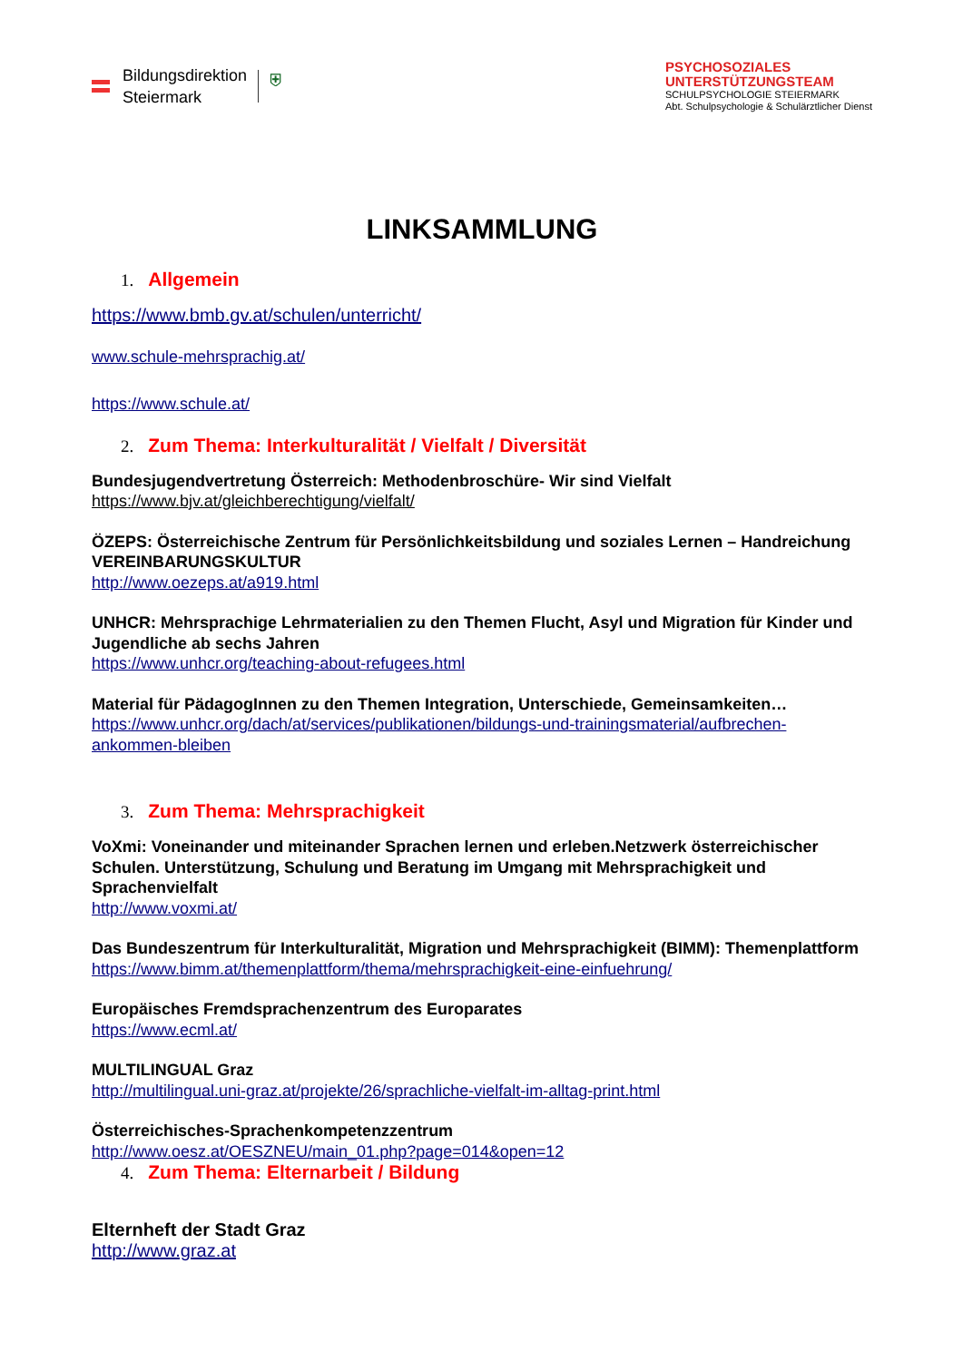Bildungsdirektion
Steiermark
⛨
PSYCHOSOZIALES
UNTERSTÜTZUNGSTEAM
SCHULPSYCHOLOGIE STEIERMARK
Abt. Schulpsychologie & Schulärztlicher Dienst
LINKSAMMLUNG
1. Allgemein
https://www.bmb.gv.at/schulen/unterricht/
www.schule-mehrsprachig.at/
https://www.schule.at/
2. Zum Thema: Interkulturalität / Vielfalt / Diversität
Bundesjugendvertretung Österreich: Methodenbroschüre- Wir sind Vielfalt
https://www.bjv.at/gleichberechtigung/vielfalt/
ÖZEPS: Österreichische Zentrum für Persönlichkeitsbildung und soziales Lernen – Handreichung VEREINBARUNGSKULTUR
http://www.oezeps.at/a919.html
UNHCR: Mehrsprachige Lehrmaterialien zu den Themen Flucht, Asyl und Migration für Kinder und Jugendliche ab sechs Jahren
https://www.unhcr.org/teaching-about-refugees.html
Material für PädagogInnen zu den Themen Integration, Unterschiede, Gemeinsamkeiten…
https://www.unhcr.org/dach/at/services/publikationen/bildungs-und-trainingsmaterial/aufbrechen-ankommen-bleiben
3. Zum Thema: Mehrsprachigkeit
VoXmi: Voneinander und miteinander Sprachen lernen und erleben.Netzwerk österreichischer Schulen. Unterstützung, Schulung und Beratung im Umgang mit Mehrsprachigkeit und Sprachenvielfalt
http://www.voxmi.at/
Das Bundeszentrum für Interkulturalität, Migration und Mehrsprachigkeit (BIMM): Themenplattform
https://www.bimm.at/themenplattform/thema/mehrsprachigkeit-eine-einfuehrung/
Europäisches Fremdsprachenzentrum des Europarates
https://www.ecml.at/
MULTILINGUAL Graz
http://multilingual.uni-graz.at/projekte/26/sprachliche-vielfalt-im-alltag-print.html
Österreichisches-Sprachenkompetenzzentrum
http://www.oesz.at/OESZNEU/main_01.php?page=014&open=12
4. Zum Thema: Elternarbeit / Bildung
Elternheft der Stadt Graz
http://www.graz.at